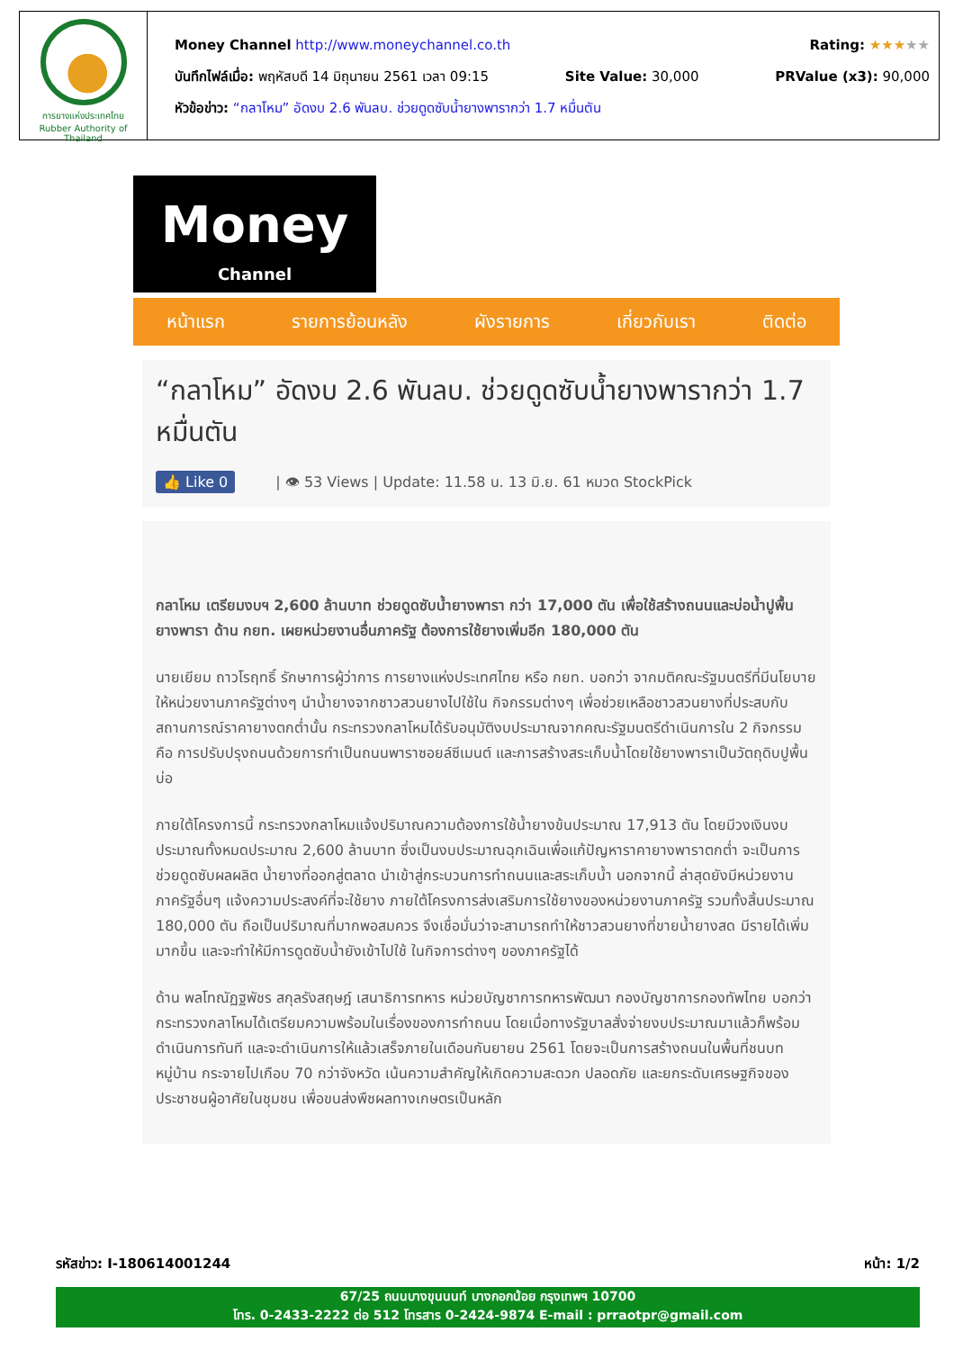การยางแห่งประเทศไทย
Rubber Authority of Thailand
Money Channel http://www.moneychannel.co.th Rating: ★★★★★
บันทึกไฟล์เมื่อ: พฤหัสบดี 14 มิถุนายน 2561 เวลา 09:15 Site Value: 30,000 PRValue (x3): 90,000
หัวข้อข่าว: “กลาโหม” อัดงบ 2.6 พันลบ. ช่วยดูดซับน้ำยางพารากว่า 1.7 หมื่นตัน
Money
Channel
หน้าแรก รายการย้อนหลัง ผังรายการ เกี่ยวกับเรา ติดต่อ
“กลาโหม” อัดงบ 2.6 พันลบ. ช่วยดูดซับน้ำยางพารากว่า 1.7 หมื่นตัน
👍 Like 0 | 👁 53 Views | Update: 11.58 น. 13 มิ.ย. 61 หมวด StockPick
กลาโหม เตรียมงบฯ 2,600 ล้านบาท ช่วยดูดซับน้ำยางพารา กว่า 17,000 ตัน เพื่อใช้สร้างถนนและบ่อน้ำปูพื้นยางพารา ด้าน กยท. เผยหน่วยงานอื่นภาครัฐ ต้องการใช้ยางเพิ่มอีก 180,000 ตัน
นายเยียม ถาวโรฤทธิ์ รักษาการผู้ว่าการ การยางแห่งประเทศไทย หรือ กยท. บอกว่า จากมติคณะรัฐมนตรีที่มีนโยบายให้หน่วยงานภาครัฐต่างๆ นำน้ำยางจากชาวสวนยางไปใช้ใน กิจกรรมต่างๆ เพื่อช่วยเหลือชาวสวนยางที่ประสบกับสถานการณ์ราคายางตกต่ำนั้น กระทรวงกลาโหมได้รับอนุมัติงบประมาณจากคณะรัฐมนตรีดำเนินการใน 2 กิจกรรม คือ การปรับปรุงถนนด้วยการทำเป็นถนนพาราซอยล์ซีเมนต์ และการสร้างสระเก็บน้ำโดยใช้ยางพาราเป็นวัตถุดิบปูพื้นบ่อ
ภายใต้โครงการนี้ กระทรวงกลาโหมแจ้งปริมาณความต้องการใช้น้ำยางข้นประมาณ 17,913 ตัน โดยมีวงเงินงบประมาณทั้งหมดประมาณ 2,600 ล้านบาท ซึ่งเป็นงบประมาณฉุกเฉินเพื่อแก้ปัญหาราคายางพาราตกต่ำ จะเป็นการช่วยดูดซับผลผลิต น้ำยางที่ออกสู่ตลาด นำเข้าสู่กระบวนการทำถนนและสระเก็บน้ำ นอกจากนี้ ล่าสุดยังมีหน่วยงานภาครัฐอื่นๆ แจ้งความประสงค์ที่จะใช้ยาง ภายใต้โครงการส่งเสริมการใช้ยางของหน่วยงานภาครัฐ รวมทั้งสิ้นประมาณ 180,000 ตัน ถือเป็นปริมาณที่มากพอสมควร จึงเชื่อมั่นว่าจะสามารถทำให้ชาวสวนยางที่ขายน้ำยางสด มีรายได้เพิ่มมากขึ้น และจะทำให้มีการดูดซับน้ำยังเข้าไปใช้ ในกิจการต่างๆ ของภาครัฐได้
ด้าน พลโทณัฏฐพัชร สกุลรังสฤษฎ์ เสนาธิการทหาร หน่วยบัญชาการทหารพัฒนา กองบัญชาการกองทัพไทย บอกว่า กระทรวงกลาโหมได้เตรียมความพร้อมในเรื่องของการทำถนน โดยเมื่อทางรัฐบาลสั่งจ่ายงบประมาณมาแล้วก็พร้อมดำเนินการทันที และจะดำเนินการให้แล้วเสร็จภายในเดือนกันยายน 2561 โดยจะเป็นการสร้างถนนในพื้นที่ชนบท หมู่บ้าน กระจายไปเกือบ 70 กว่าจังหวัด เน้นความสำคัญให้เกิดความสะดวก ปลอดภัย และยกระดับเศรษฐกิจของประชาชนผู้อาศัยในชุมชน เพื่อขนส่งพืชผลทางเกษตรเป็นหลัก
รหัสข่าว: I-180614001244 หน้า: 1/2
67/25 ถนนบางขุนนนท์ บางกอกน้อย กรุงเทพฯ 10700
โทร. 0-2433-2222 ต่อ 512 โทรสาร 0-2424-9874 E-mail : prraotpr@gmail.com